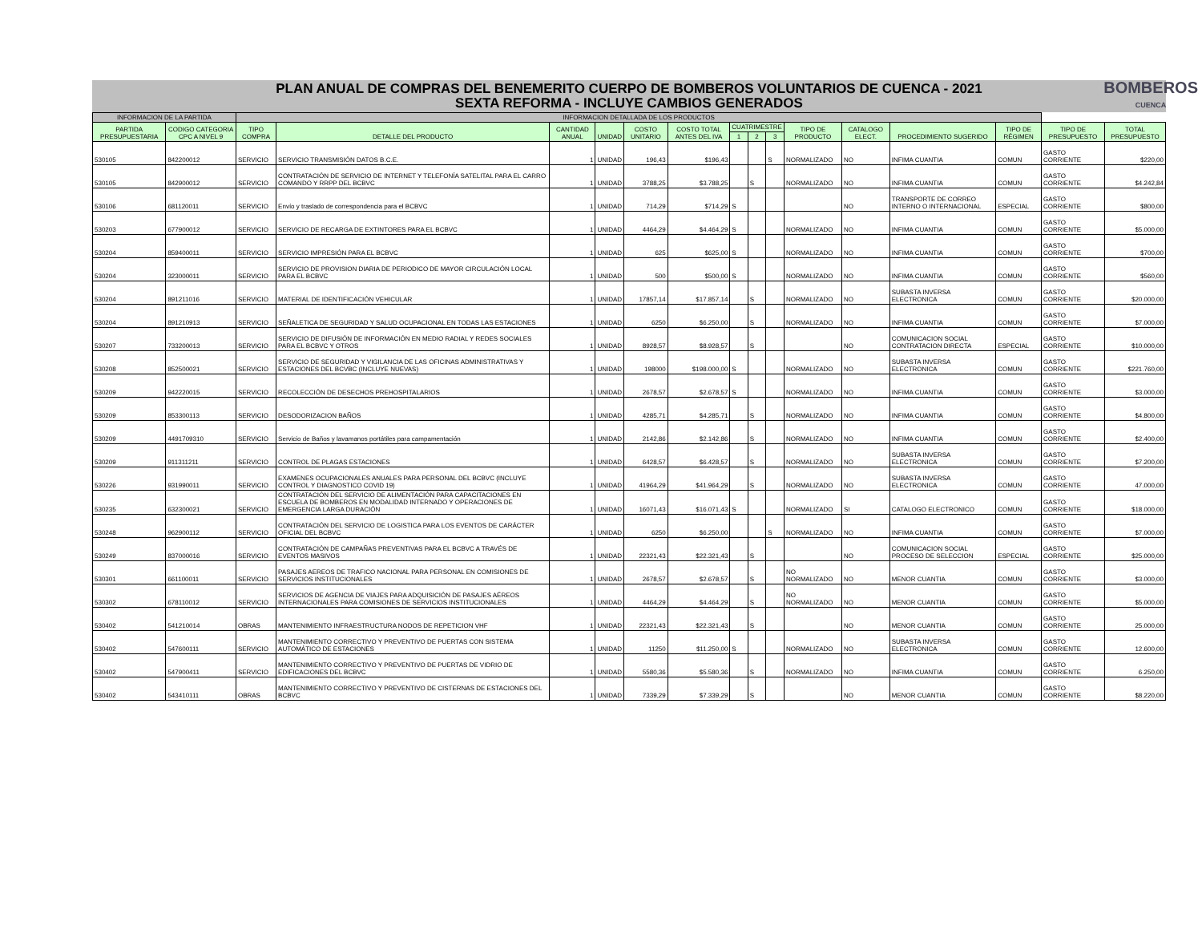PLAN ANUAL DE COMPRAS DEL BENEMERITO CUERPO DE BOMBEROS VOLUNTARIOS DE CUENCA - 2021
SEXTA REFORMA - INCLUYE CAMBIOS GENERADOS
BOMBEROS
CUENCA
| INFORMACION DE LA PARTIDA | | INFORMACION DETALLADA DE LOS PRODUCTOS | | | | | | | | | | | | | | |
| --- | --- | --- | --- | --- | --- | --- | --- | --- | --- | --- | --- | --- | --- | --- | --- | --- |
| PARTIDA PRESUPUESTARIA | CODIGO CATEGORIA CPC A NIVEL 9 | TIPO COMPRA | DETALLE DEL PRODUCTO | CANTIDAD ANUAL | UNIDAD | COSTO UNITARIO | COSTO TOTAL ANTES DEL IVA | CUATRIMESTRE | | | TIPO DE PRODUCTO | CATALOGO ELECT. | PROCEDIMIENTO SUGERIDO | TIPO DE RÉGIMEN | TIPO DE PRESUPUESTO | TOTAL PRESUPUESTO |
| | | | | | | | | 1 | 2 | 3 | | | | | | |
| 530105 | 842200012 | SERVICIO | SERVICIO TRANSMISIÓN DATOS B.C.E. | 1 | UNIDAD | 196,43 | $196,43 | | | S | NORMALIZADO | NO | INFIMA CUANTIA | COMUN | GASTO CORRIENTE | $220,00 |
| 530105 | 842900012 | SERVICIO | CONTRATACIÓN DE SERVICIO DE INTERNET Y TELEFONÍA SATELITAL PARA EL CARRO COMANDO Y RRPP DEL BCBVC | 1 | UNIDAD | 3788,25 | $3.788,25 | | S | | NORMALIZADO | NO | INFIMA CUANTIA | COMUN | GASTO CORRIENTE | $4.242,84 |
| 530106 | 681120011 | SERVICIO | Envío y traslado de correspondencia para el BCBVC | 1 | UNIDAD | 714,29 | $714,29 | S | | | | NO | TRANSPORTE DE CORREO INTERNO O INTERNACIONAL | ESPECIAL | GASTO CORRIENTE | $800,00 |
| 530203 | 677900012 | SERVICIO | SERVICIO DE RECARGA DE EXTINTORES PARA EL BCBVC | 1 | UNIDAD | 4464,29 | $4.464,29 | S | | | NORMALIZADO | NO | INFIMA CUANTIA | COMUN | GASTO CORRIENTE | $5.000,00 |
| 530204 | 859400011 | SERVICIO | SERVICIO IMPRESIÓN PARA EL BCBVC | 1 | UNIDAD | 625 | $625,00 | S | | | NORMALIZADO | NO | INFIMA CUANTIA | COMUN | GASTO CORRIENTE | $700,00 |
| 530204 | 323000011 | SERVICIO | SERVICIO DE PROVISION DIARIA DE PERIODICO DE MAYOR CIRCULACIÓN LOCAL PARA EL BCBVC | 1 | UNIDAD | 500 | $500,00 | S | | | NORMALIZADO | NO | INFIMA CUANTIA | COMUN | GASTO CORRIENTE | $560,00 |
| 530204 | 891211016 | SERVICIO | MATERIAL DE IDENTIFICACIÓN VEHICULAR | 1 | UNIDAD | 17857,14 | $17.857,14 | | S | | NORMALIZADO | NO | SUBASTA INVERSA ELECTRONICA | COMUN | GASTO CORRIENTE | $20.000,00 |
| 530204 | 891210913 | SERVICIO | SEÑALETICA DE SEGURIDAD Y SALUD OCUPACIONAL EN TODAS LAS ESTACIONES | 1 | UNIDAD | 6250 | $6.250,00 | | S | | NORMALIZADO | NO | INFIMA CUANTIA | COMUN | GASTO CORRIENTE | $7.000,00 |
| 530207 | 733200013 | SERVICIO | SERVICIO DE DIFUSIÓN DE INFORMACIÓN EN MEDIO RADIAL Y REDES SOCIALES PARA EL BCBVC Y OTROS | 1 | UNIDAD | 8928,57 | $8.928,57 | | S | | | NO | COMUNICACION SOCIAL CONTRATACION DIRECTA | ESPECIAL | GASTO CORRIENTE | $10.000,00 |
| 530208 | 852500021 | SERVICIO | SERVICIO DE SEGURIDAD Y VIGILANCIA DE LAS OFICINAS ADMINISTRATIVAS Y ESTACIONES DEL BCVBC (INCLUYE NUEVAS) | 1 | UNIDAD | 198000 | $198.000,00 | S | | | NORMALIZADO | NO | SUBASTA INVERSA ELECTRONICA | COMUN | GASTO CORRIENTE | $221.760,00 |
| 530209 | 942220015 | SERVICIO | RECOLECCIÓN DE DESECHOS PREHOSPITALARIOS | 1 | UNIDAD | 2678,57 | $2.678,57 | S | | | NORMALIZADO | NO | INFIMA CUANTIA | COMUN | GASTO CORRIENTE | $3.000,00 |
| 530209 | 853300113 | SERVICIO | DESODORIZACION BAÑOS | 1 | UNIDAD | 4285,71 | $4.285,71 | | S | | NORMALIZADO | NO | INFIMA CUANTIA | COMUN | GASTO CORRIENTE | $4.800,00 |
| 530209 | 4491709310 | SERVICIO | Servicio de Baños y lavamanos portátiles para campamentación | 1 | UNIDAD | 2142,86 | $2.142,86 | | S | | NORMALIZADO | NO | INFIMA CUANTIA | COMUN | GASTO CORRIENTE | $2.400,00 |
| 530209 | 911311211 | SERVICIO | CONTROL DE PLAGAS ESTACIONES | 1 | UNIDAD | 6428,57 | $6.428,57 | | S | | NORMALIZADO | NO | SUBASTA INVERSA ELECTRONICA | COMUN | GASTO CORRIENTE | $7.200,00 |
| 530226 | 931990011 | SERVICIO | EXAMENES OCUPACIONALES ANUALES PARA PERSONAL DEL BCBVC (INCLUYE CONTROL Y DIAGNOSTICO COVID 19) | 1 | UNIDAD | 41964,29 | $41.964,29 | | S | | NORMALIZADO | NO | SUBASTA INVERSA ELECTRONICA | COMUN | GASTO CORRIENTE | 47.000,00 |
| 530235 | 632300021 | SERVICIO | CONTRATACIÓN DEL SERVICIO DE ALIMENTACIÓN PARA CAPACITACIONES EN ESCUELA DE BOMBEROS EN MODALIDAD INTERNADO Y OPERACIONES DE EMERGENCIA LARGA DURACIÓN | 1 | UNIDAD | 16071,43 | $16.071,43 | S | | | NORMALIZADO | SI | CATALOGO ELECTRONICO | COMUN | GASTO CORRIENTE | $18.000,00 |
| 530248 | 962900112 | SERVICIO | CONTRATACIÓN DEL SERVICIO DE LOGISTICA PARA LOS EVENTOS DE CARÁCTER OFICIAL DEL BCBVC | 1 | UNIDAD | 6250 | $6.250,00 | | | S | NORMALIZADO | NO | INFIMA CUANTIA | COMUN | GASTO CORRIENTE | $7.000,00 |
| 530249 | 837000016 | SERVICIO | CONTRATACIÓN DE CAMPAÑAS PREVENTIVAS PARA EL BCBVC A TRAVÉS DE EVENTOS MASIVOS | 1 | UNIDAD | 22321,43 | $22.321,43 | | S | | | NO | COMUNICACION SOCIAL PROCESO DE SELECCION | ESPECIAL | GASTO CORRIENTE | $25.000,00 |
| 530301 | 661100011 | SERVICIO | PASAJES AEREOS DE TRAFICO NACIONAL PARA PERSONAL EN COMISIONES DE SERVICIOS INSTITUCIONALES | 1 | UNIDAD | 2678,57 | $2.678,57 | | S | | NO NORMALIZADO | NO | MENOR CUANTIA | COMUN | GASTO CORRIENTE | $3.000,00 |
| 530302 | 678110012 | SERVICIO | SERVICIOS DE AGENCIA DE VIAJES PARA ADQUISICIÓN DE PASAJES AÉREOS INTERNACIONALES PARA COMISIONES DE SERVICIOS INSTITUCIONALES | 1 | UNIDAD | 4464,29 | $4.464,29 | | S | | NO NORMALIZADO | NO | MENOR CUANTIA | COMUN | GASTO CORRIENTE | $5.000,00 |
| 530402 | 541210014 | OBRAS | MANTENIMIENTO INFRAESTRUCTURA NODOS DE REPETICION VHF | 1 | UNIDAD | 22321,43 | $22.321,43 | | S | | | NO | MENOR CUANTIA | COMUN | GASTO CORRIENTE | 25.000,00 |
| 530402 | 547600111 | SERVICIO | MANTENIMIENTO CORRECTIVO Y PREVENTIVO DE PUERTAS CON SISTEMA AUTOMÁTICO DE ESTACIONES | 1 | UNIDAD | 11250 | $11.250,00 | S | | | NORMALIZADO | NO | SUBASTA INVERSA ELECTRONICA | COMUN | GASTO CORRIENTE | 12.600,00 |
| 530402 | 547900411 | SERVICIO | MANTENIMIENTO CORRECTIVO Y PREVENTIVO DE PUERTAS DE VIDRIO DE EDIFICACIONES DEL BCBVC | 1 | UNIDAD | 5580,36 | $5.580,36 | | S | | NORMALIZADO | NO | INFIMA CUANTIA | COMUN | GASTO CORRIENTE | 6.250,00 |
| 530402 | 543410111 | OBRAS | MANTENIMIENTO CORRECTIVO Y PREVENTIVO DE CISTERNAS DE ESTACIONES DEL BCBVC | 1 | UNIDAD | 7339,29 | $7.339,29 | | S | | | NO | MENOR CUANTIA | COMUN | GASTO CORRIENTE | $8.220,00 |